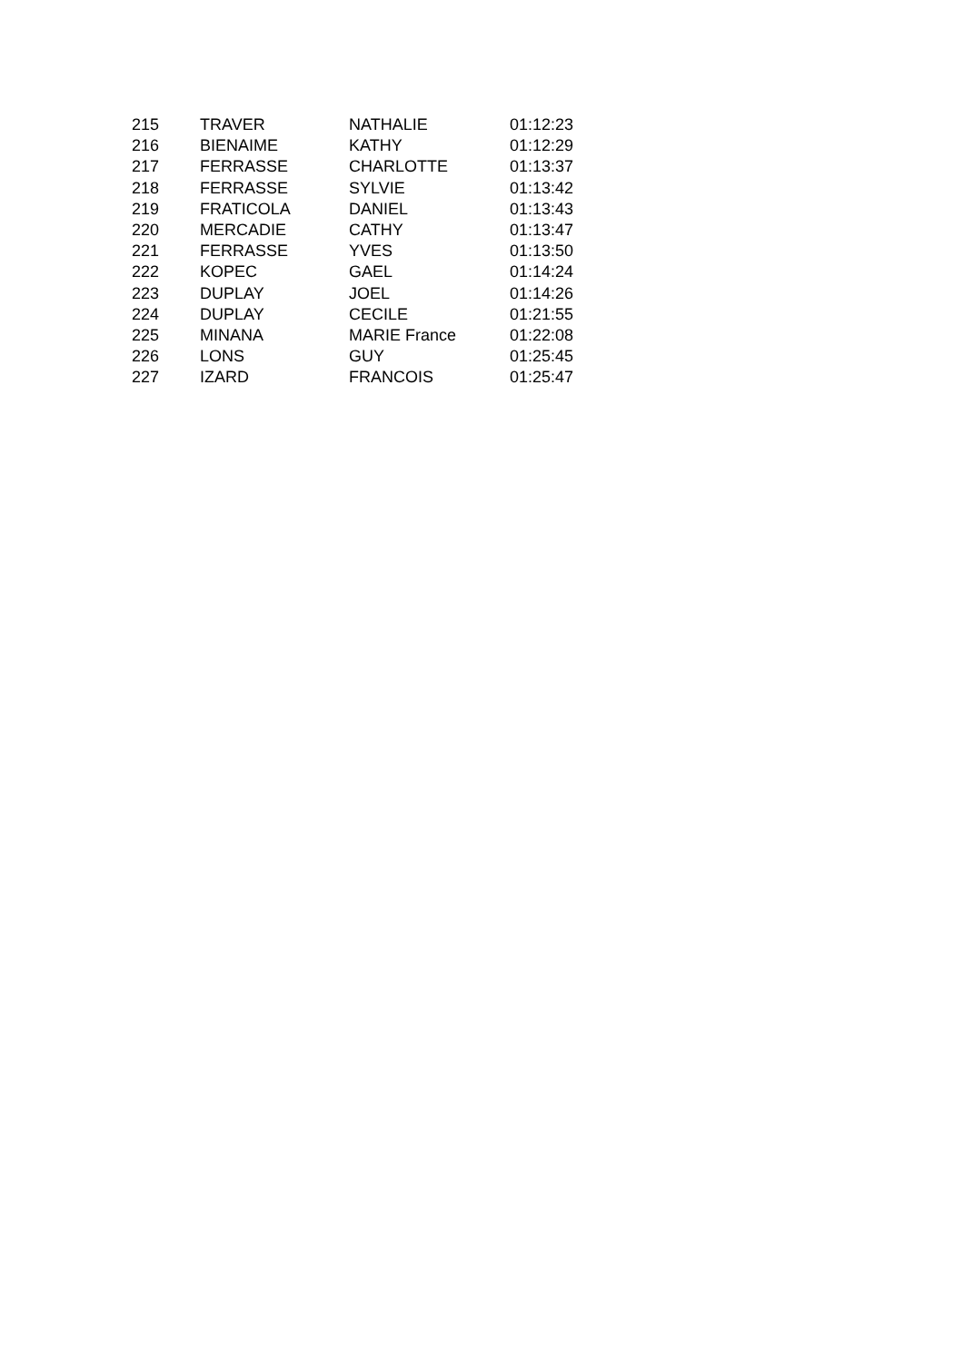| 215 | TRAVER | NATHALIE | 01:12:23 |
| 216 | BIENAIME | KATHY | 01:12:29 |
| 217 | FERRASSE | CHARLOTTE | 01:13:37 |
| 218 | FERRASSE | SYLVIE | 01:13:42 |
| 219 | FRATICOLA | DANIEL | 01:13:43 |
| 220 | MERCADIE | CATHY | 01:13:47 |
| 221 | FERRASSE | YVES | 01:13:50 |
| 222 | KOPEC | GAEL | 01:14:24 |
| 223 | DUPLAY | JOEL | 01:14:26 |
| 224 | DUPLAY | CECILE | 01:21:55 |
| 225 | MINANA | MARIE France | 01:22:08 |
| 226 | LONS | GUY | 01:25:45 |
| 227 | IZARD | FRANCOIS | 01:25:47 |